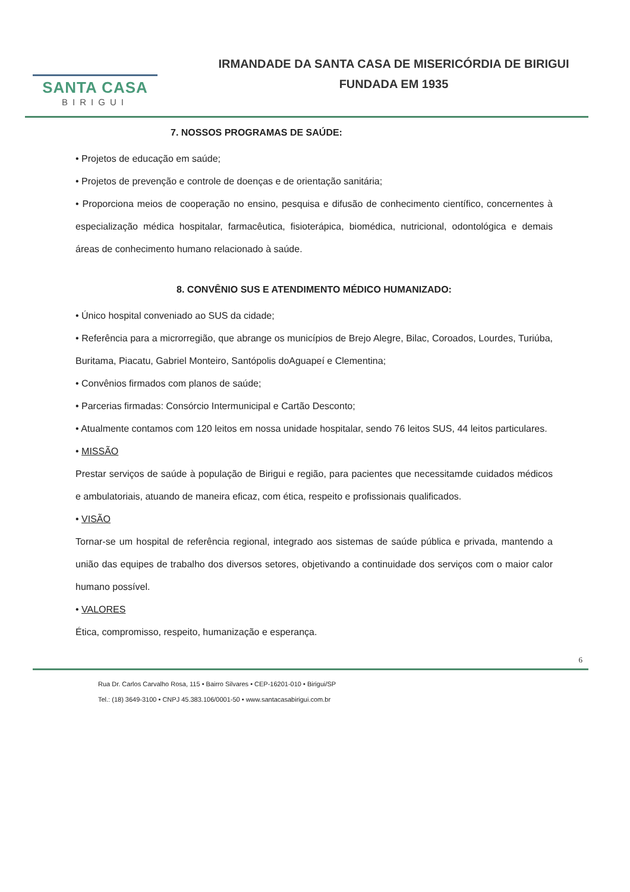SANTA CASA
BIRIGUI
IRMANDADE DA SANTA CASA DE MISERICÓRDIA DE BIRIGUI
FUNDADA EM 1935
7. NOSSOS PROGRAMAS DE SAÚDE:
• Projetos de educação em saúde;
• Projetos de prevenção e controle de doenças e de orientação sanitária;
• Proporciona meios de cooperação no ensino, pesquisa e difusão de conhecimento científico, concernentes à especialização médica hospitalar, farmacêutica, fisioterápica, biomédica, nutricional, odontológica e demais áreas de conhecimento humano relacionado à saúde.
8. CONVÊNIO SUS E ATENDIMENTO MÉDICO HUMANIZADO:
• Único hospital conveniado ao SUS da cidade;
• Referência para a microrregião, que abrange os municípios de Brejo Alegre, Bilac, Coroados, Lourdes, Turiúba, Buritama, Piacatu, Gabriel Monteiro, Santópolis doAguapeí e Clementina;
• Convênios firmados com planos de saúde;
• Parcerias firmadas: Consórcio Intermunicipal e Cartão Desconto;
• Atualmente contamos com 120 leitos em nossa unidade hospitalar, sendo 76 leitos SUS, 44 leitos particulares.
• MISSÃO
Prestar serviços de saúde à população de Birigui e região, para pacientes que necessitamde cuidados médicos e ambulatoriais, atuando de maneira eficaz, com ética, respeito e profissionais qualificados.
• VISÃO
Tornar-se um hospital de referência regional, integrado aos sistemas de saúde pública e privada, mantendo a união das equipes de trabalho dos diversos setores, objetivando a continuidade dos serviços com o maior calor humano possível.
• VALORES
Ética, compromisso, respeito, humanização e esperança.
6
Rua Dr. Carlos Carvalho Rosa, 115 • Bairro Silvares • CEP-16201-010 • Birigui/SP
Tel.: (18) 3649-3100 • CNPJ 45.383.106/0001-50 • www.santacasabirigui.com.br